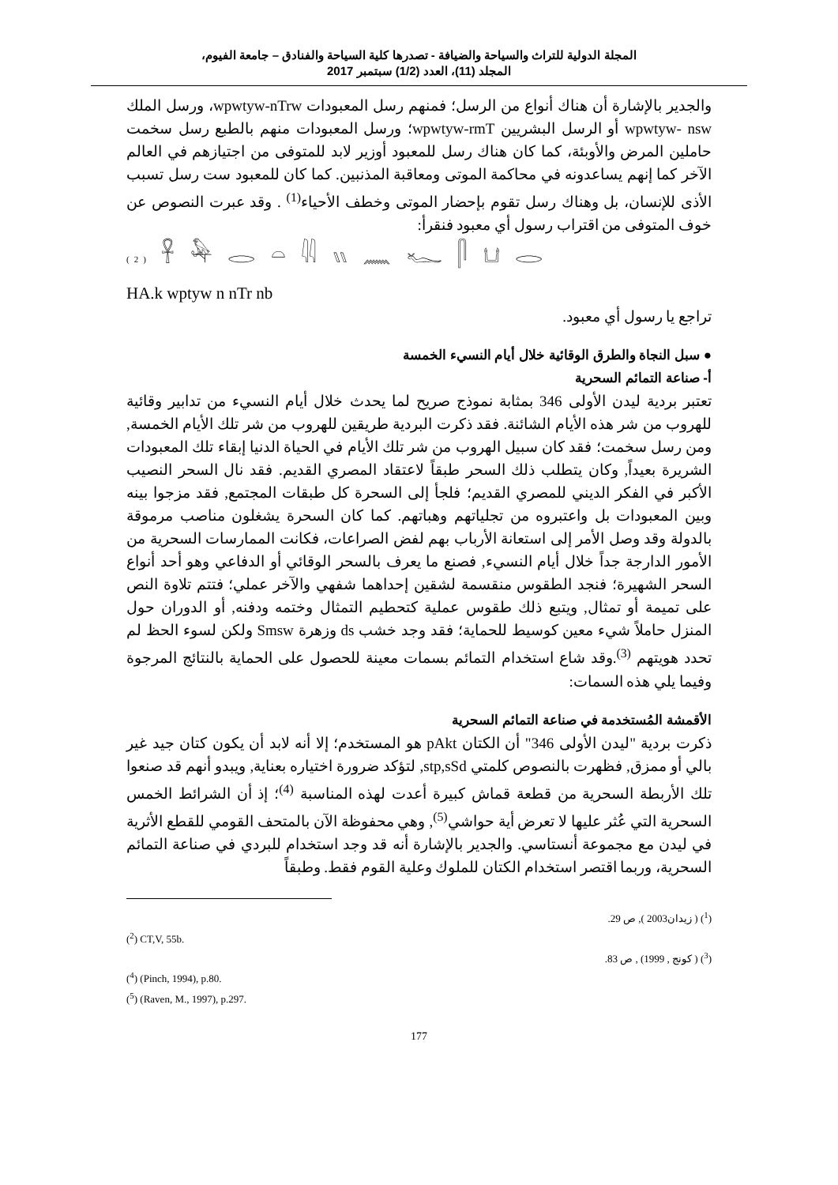المجلة الدولية للتراث والسياحة والضيافة - تصدرها كلية السياحة والفنادق – جامعة الفيوم،
المجلد (11)، العدد (1/2) سبتمبر 2017
والجدير بالإشارة أن هناك أنواع من الرسل؛ فمنهم رسل المعبودات wpwtyw-nTrw، ورسل الملك wpwtyw- nsw أو الرسل البشريين wpwtyw-rmT؛ ورسل المعبودات منهم بالطبع رسل سخمت حاملين المرض والأوبئة، كما كان هناك رسل للمعبود أوزير لابد للمتوفى من اجتيازهم في العالم الآخر كما إنهم يساعدونه في محاكمة الموتى ومعاقبة المذنبين. كما كان للمعبود ست رسل تسبب الأذى للإنسان، بل وهناك رسل تقوم بإحضار الموتى وخطف الأحياء<sup>(1)</sup> . وقد عبرت النصوص عن خوف المتوفى من اقتراب رسول أي معبود فنقرأ:
(2) 𓋹 𓅆 𓂋 𓏏 𓇌 𓏭 𓈖 𓆑 𓋴 𓂓 𓂋
HA.k wptyw n nTr nb
تراجع يا رسول أي معبود.
● سبل النجاة والطرق الوقائية خلال أيام النسيء الخمسة
أ- صناعة التمائم السحرية
تعتبر بردية ليدن الأولى 346 بمثابة نموذج صريح لما يحدث خلال أيام النسيء من تدابير وقائية للهروب من شر هذه الأيام الشائنة. فقد ذكرت البردية طريقين للهروب من شر تلك الأيام الخمسة, ومن رسل سخمت؛ فقد كان سبيل الهروب من شر تلك الأيام في الحياة الدنيا إبقاء تلك المعبودات الشريرة بعيداً, وكان يتطلب ذلك السحر طبقاً لاعتقاد المصري القديم. فقد نال السحر النصيب الأكبر في الفكر الديني للمصري القديم؛ فلجأ إلى السحرة كل طبقات المجتمع, فقد مزجوا بينه وبين المعبودات بل واعتبروه من تجلياتهم وهباتهم. كما كان السحرة يشغلون مناصب مرموقة بالدولة وقد وصل الأمر إلى استعانة الأرباب بهم لفض الصراعات، فكانت الممارسات السحرية من الأمور الدارجة جداً خلال أيام النسيء, فصنع ما يعرف بالسحر الوقائي أو الدفاعي وهو أحد أنواع السحر الشهيرة؛ فنجد الطقوس منقسمة لشقين إحداهما شفهي والآخر عملي؛ فتتم تلاوة النص على تميمة أو تمثال, ويتبع ذلك طقوس عملية كتحطيم التمثال وختمه ودفنه, أو الدوران حول المنزل حاملاً شيء معين كوسيط للحماية؛ فقد وجد خشب ds وزهرة Smsw ولكن لسوء الحظ لم تحدد هويتهم <sup>(3)</sup>.وقد شاع استخدام التمائم بسمات معينة للحصول على الحماية بالنتائج المرجوة وفيما يلي هذه السمات:
الأقمشة المُستخدمة في صناعة التمائم السحرية
ذكرت بردية "ليدن الأولى 346" أن الكتان pAkt هو المستخدم؛ إلا أنه لابد أن يكون كتان جيد غير بالي أو ممزق, فظهرت بالنصوص كلمتي stp,sSd, لتؤكد ضرورة اختياره بعناية, ويبدو أنهم قد صنعوا تلك الأربطة السحرية من قطعة قماش كبيرة أعدت لهذه المناسبة <sup>(4)</sup>؛ إذ أن الشرائط الخمس السحرية التي عُثر عليها لا تعرض أية حواشي<sup>(5)</sup>, وهي محفوظة الآن بالمتحف القومي للقطع الأثرية في ليدن مع مجموعة أنستاسي. والجدير بالإشارة أنه قد وجد استخدام للبردي في صناعة التمائم السحرية، وربما اقتصر استخدام الكتان للملوك وعلية القوم فقط. وطبقاً
(<sup>1</sup>) ( زيدان2003 ), ص 29.
(<sup>2</sup>) CT,V, 55b.
(<sup>3</sup>) ( كونج , 1999) , ص 83.
(<sup>4</sup>) (Pinch, 1994), p.80.
(<sup>5</sup>) (Raven, M., 1997), p.297.
177